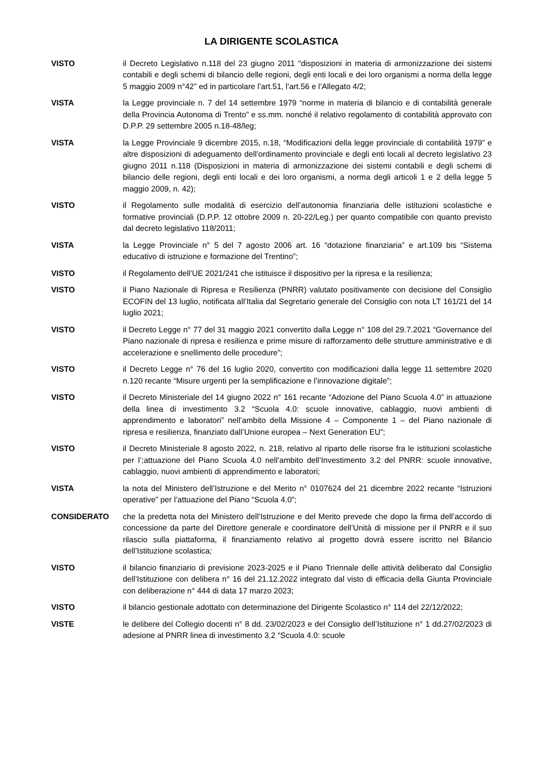LA DIRIGENTE SCOLASTICA
VISTO il Decreto Legislativo n.118 del 23 giugno 2011 “disposizioni in materia di armonizzazione dei sistemi contabili e degli schemi di bilancio delle regioni, degli enti locali e dei loro organismi a norma della legge 5 maggio 2009 n°42” ed in particolare l’art.51, l’art.56 e l’Allegato 4/2;
VISTA la Legge provinciale n. 7 del 14 settembre 1979 “norme in materia di bilancio e di contabilità generale della Provincia Autonoma di Trento” e ss.mm. nonché il relativo regolamento di contabilità approvato con D.P.P. 29 settembre 2005 n.18-48/leg;
VISTA la Legge Provinciale 9 dicembre 2015, n.18, “Modificazioni della legge provinciale di contabilità 1979” e altre disposizioni di adeguamento dell’ordinamento provinciale e degli enti locali al decreto legislativo 23 giugno 2011 n.118 (Disposizioni in materia di armonizzazione dei sistemi contabili e degli schemi di bilancio delle regioni, degli enti locali e dei loro organismi, a norma degli articoli 1 e 2 della legge 5 maggio 2009, n. 42);
VISTO il Regolamento sulle modalità di esercizio dell’autonomia finanziaria delle istituzioni scolastiche e formative provinciali (D.P.P. 12 ottobre 2009 n. 20-22/Leg.) per quanto compatibile con quanto previsto dal decreto legislativo 118/2011;
VISTA la Legge Provinciale n° 5 del 7 agosto 2006 art. 16 “dotazione finanziaria” e art.109 bis “Sistema educativo di istruzione e formazione del Trentino”;
VISTO il Regolamento dell’UE 2021/241 che istituisce il dispositivo per la ripresa e la resilienza;
VISTO il Piano Nazionale di Ripresa e Resilienza (PNRR) valutato positivamente con decisione del Consiglio ECOFIN del 13 luglio, notificata all’Italia dal Segretario generale del Consiglio con nota LT 161/21 del 14 luglio 2021;
VISTO il Decreto Legge n° 77 del 31 maggio 2021 convertito dalla Legge n° 108 del 29.7.2021 “Governance del Piano nazionale di ripresa e resilienza e prime misure di rafforzamento delle strutture amministrative e di accelerazione e snellimento delle procedure”;
VISTO il Decreto Legge n° 76 del 16 luglio 2020, convertito con modificazioni dalla legge 11 settembre 2020 n.120 recante “Misure urgenti per la semplificazione e l’innovazione digitale”;
VISTO il Decreto Ministeriale del 14 giugno 2022 n° 161 recante “Adozione del Piano Scuola 4.0” in attuazione della linea di investimento 3.2 “Scuola 4.0: scuole innovative, cablaggio, nuovi ambienti di apprendimento e laboratori” nell’ambito della Missione 4 – Componente 1 – del Piano nazionale di ripresa e resilienza, finanziato dall’Unione europea – Next Generation EU”;
VISTO il Decreto Ministeriale 8 agosto 2022, n. 218, relativo al riparto delle risorse fra le istituzioni scolastiche per l’;attuazione del Piano Scuola 4.0 nell’ambito dell’Investimento 3.2 del PNRR: scuole innovative, cablaggio, nuovi ambienti di apprendimento e laboratori;
VISTA la nota del Ministero dell’Istruzione e del Merito n° 0107624 del 21 dicembre 2022 recante “Istruzioni operative” per l’attuazione del Piano “Scuola 4.0”;
CONSIDERATO che la predetta nota del Ministero dell’Istruzione e del Merito prevede che dopo la firma dell’accordo di concessione da parte del Direttore generale e coordinatore dell’Unità di missione per il PNRR e il suo rilascio sulla piattaforma, il finanziamento relativo al progetto dovrà essere iscritto nel Bilancio dell’Istituzione scolastica;
VISTO il bilancio finanziario di previsione 2023-2025 e il Piano Triennale delle attività deliberato dal Consiglio dell’Istituzione con delibera n° 16 del 21.12.2022 integrato dal visto di efficacia della Giunta Provinciale con deliberazione n° 444 di data 17 marzo 2023;
VISTO il bilancio gestionale adottato con determinazione del Dirigente Scolastico n° 114 del 22/12/2022;
VISTE le delibere del Collegio docenti n° 8 dd. 23/02/2023 e del Consiglio dell’Istituzione n° 1 dd.27/02/2023 di adesione al PNRR linea di investimento 3.2 “Scuola 4.0: scuole